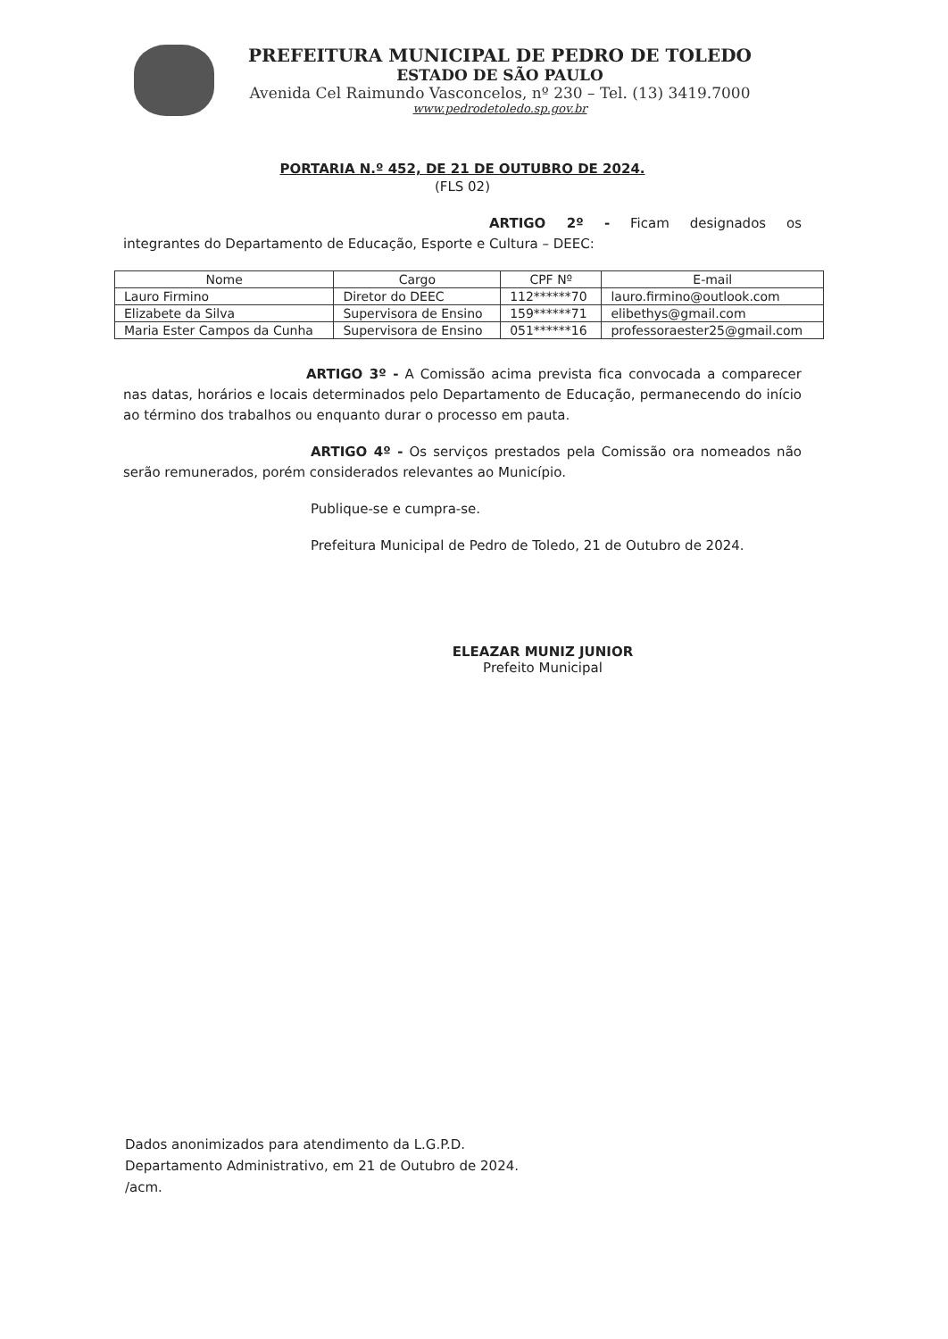PREFEITURA MUNICIPAL DE PEDRO DE TOLEDO
ESTADO DE SÃO PAULO
Avenida Cel Raimundo Vasconcelos, nº 230 – Tel. (13) 3419.7000
www.pedrodetoledo.sp.gov.br
PORTARIA N.º 452, DE 21 DE OUTUBRO DE 2024.
(FLS 02)
ARTIGO 2º - Ficam designados os integrantes do Departamento de Educação, Esporte e Cultura – DEEC:
| Nome | Cargo | CPF Nº | E-mail |
| --- | --- | --- | --- |
| Lauro Firmino | Diretor do DEEC | 112******70 | lauro.firmino@outlook.com |
| Elizabete da Silva | Supervisora de Ensino | 159******71 | elibethys@gmail.com |
| Maria Ester Campos da Cunha | Supervisora de Ensino | 051******16 | professoraester25@gmail.com |
ARTIGO 3º - A Comissão acima prevista fica convocada a comparecer nas datas, horários e locais determinados pelo Departamento de Educação, permanecendo do início ao término dos trabalhos ou enquanto durar o processo em pauta.
ARTIGO 4º - Os serviços prestados pela Comissão ora nomeados não serão remunerados, porém considerados relevantes ao Município.
Publique-se e cumpra-se.
Prefeitura Municipal de Pedro de Toledo, 21 de Outubro de 2024.
ELEAZAR MUNIZ JUNIOR
Prefeito Municipal
Dados anonimizados para atendimento da L.G.P.D.
Departamento Administrativo, em 21 de Outubro de 2024.
/acm.